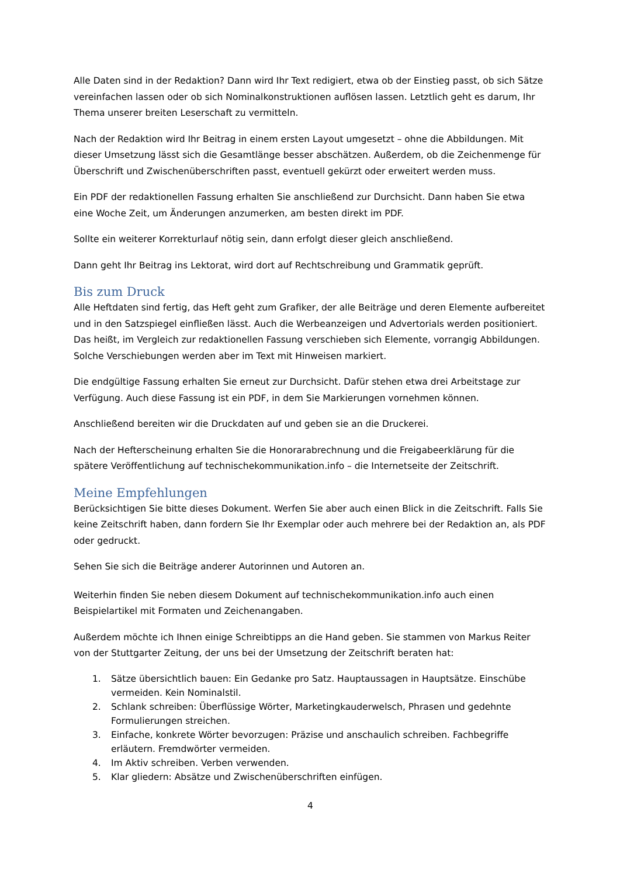Alle Daten sind in der Redaktion? Dann wird Ihr Text redigiert, etwa ob der Einstieg passt, ob sich Sätze vereinfachen lassen oder ob sich Nominalkonstruktionen auflösen lassen. Letztlich geht es darum, Ihr Thema unserer breiten Leserschaft zu vermitteln.
Nach der Redaktion wird Ihr Beitrag in einem ersten Layout umgesetzt – ohne die Abbildungen. Mit dieser Umsetzung lässt sich die Gesamtlänge besser abschätzen. Außerdem, ob die Zeichenmenge für Überschrift und Zwischenüberschriften passt, eventuell gekürzt oder erweitert werden muss.
Ein PDF der redaktionellen Fassung erhalten Sie anschließend zur Durchsicht. Dann haben Sie etwa eine Woche Zeit, um Änderungen anzumerken, am besten direkt im PDF.
Sollte ein weiterer Korrekturlauf nötig sein, dann erfolgt dieser gleich anschließend.
Dann geht Ihr Beitrag ins Lektorat, wird dort auf Rechtschreibung und Grammatik geprüft.
Bis zum Druck
Alle Heftdaten sind fertig, das Heft geht zum Grafiker, der alle Beiträge und deren Elemente aufbereitet und in den Satzspiegel einfließen lässt. Auch die Werbeanzeigen und Advertorials werden positioniert. Das heißt, im Vergleich zur redaktionellen Fassung verschieben sich Elemente, vorrangig Abbildungen. Solche Verschiebungen werden aber im Text mit Hinweisen markiert.
Die endgültige Fassung erhalten Sie erneut zur Durchsicht. Dafür stehen etwa drei Arbeitstage zur Verfügung. Auch diese Fassung ist ein PDF, in dem Sie Markierungen vornehmen können.
Anschließend bereiten wir die Druckdaten auf und geben sie an die Druckerei.
Nach der Hefterscheinung erhalten Sie die Honorarabrechnung und die Freigabeerklärung für die spätere Veröffentlichung auf technischekommunikation.info – die Internetseite der Zeitschrift.
Meine Empfehlungen
Berücksichtigen Sie bitte dieses Dokument. Werfen Sie aber auch einen Blick in die Zeitschrift. Falls Sie keine Zeitschrift haben, dann fordern Sie Ihr Exemplar oder auch mehrere bei der Redaktion an, als PDF oder gedruckt.
Sehen Sie sich die Beiträge anderer Autorinnen und Autoren an.
Weiterhin finden Sie neben diesem Dokument auf technischekommunikation.info auch einen Beispielartikel mit Formaten und Zeichenangaben.
Außerdem möchte ich Ihnen einige Schreibtipps an die Hand geben. Sie stammen von Markus Reiter von der Stuttgarter Zeitung, der uns bei der Umsetzung der Zeitschrift beraten hat:
1. Sätze übersichtlich bauen: Ein Gedanke pro Satz. Hauptaussagen in Hauptsätze. Einschübe vermeiden. Kein Nominalstil.
2. Schlank schreiben: Überflüssige Wörter, Marketingkauderwelsch, Phrasen und gedehnte Formulierungen streichen.
3. Einfache, konkrete Wörter bevorzugen: Präzise und anschaulich schreiben. Fachbegriffe erläutern. Fremdwörter vermeiden.
4. Im Aktiv schreiben. Verben verwenden.
5. Klar gliedern: Absätze und Zwischenüberschriften einfügen.
4